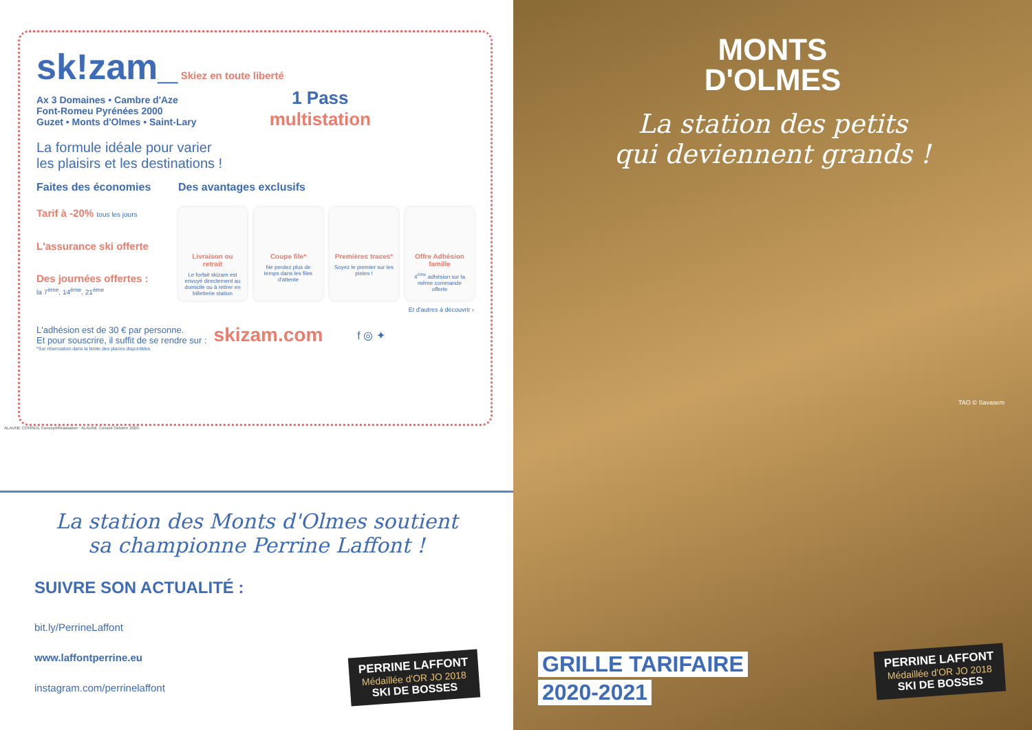sk!zam_ Skiez en toute liberté
Ax 3 Domaines • Cambre d'Aze
Font-Romeu Pyrénées 2000
Guzet • Monts d'Olmes • Saint-Lary
1 Pass
multistation
La formule idéale pour varier
les plaisirs et les destinations !
Faites des économies
Tarif à -20% tous les jours
L'assurance ski offerte
Des journées offertes :
la 7<sup>ème</sup>, 14<sup>ème</sup>, 21<sup>ème</sup>
Des avantages exclusifs
Livraison ou retrait
Le forfait skizam est envoyé directement au domicile ou à retirer en billetterie station
Coupe file*
Ne perdez plus de temps dans les files d'attente
Premières traces*
Soyez le premier sur les pistes !
Offre Adhésion famille
4<sup>ème</sup> adhésion sur la même commande offerte
Et d'autres à découvrir ›
L'adhésion est de 30 € par personne.
Et pour souscrire, il suffit de se rendre sur :
skizam.com
f ◎ ✦
*Sur réservation dans la limite des places disponibles
ALAUNE CONSEIL Concept/Réalisation : ALAUNE Conseil Octobre 2020.
La station des Monts d'Olmes soutient
sa championne Perrine Laffont !
SUIVRE SON ACTUALITÉ :
bit.ly/PerrineLaffont
www.laffontperrine.eu
instagram.com/perrinelaffont
PERRINE LAFFONT Médaillée d'OR JO 2018 SKI DE BOSSES
MONTS
D'OLMES
La station des petits
qui deviennent grands !
TAO © Savasem
GRILLE TARIFAIRE
2020-2021
PERRINE LAFFONT Médaillée d'OR JO 2018 SKI DE BOSSES